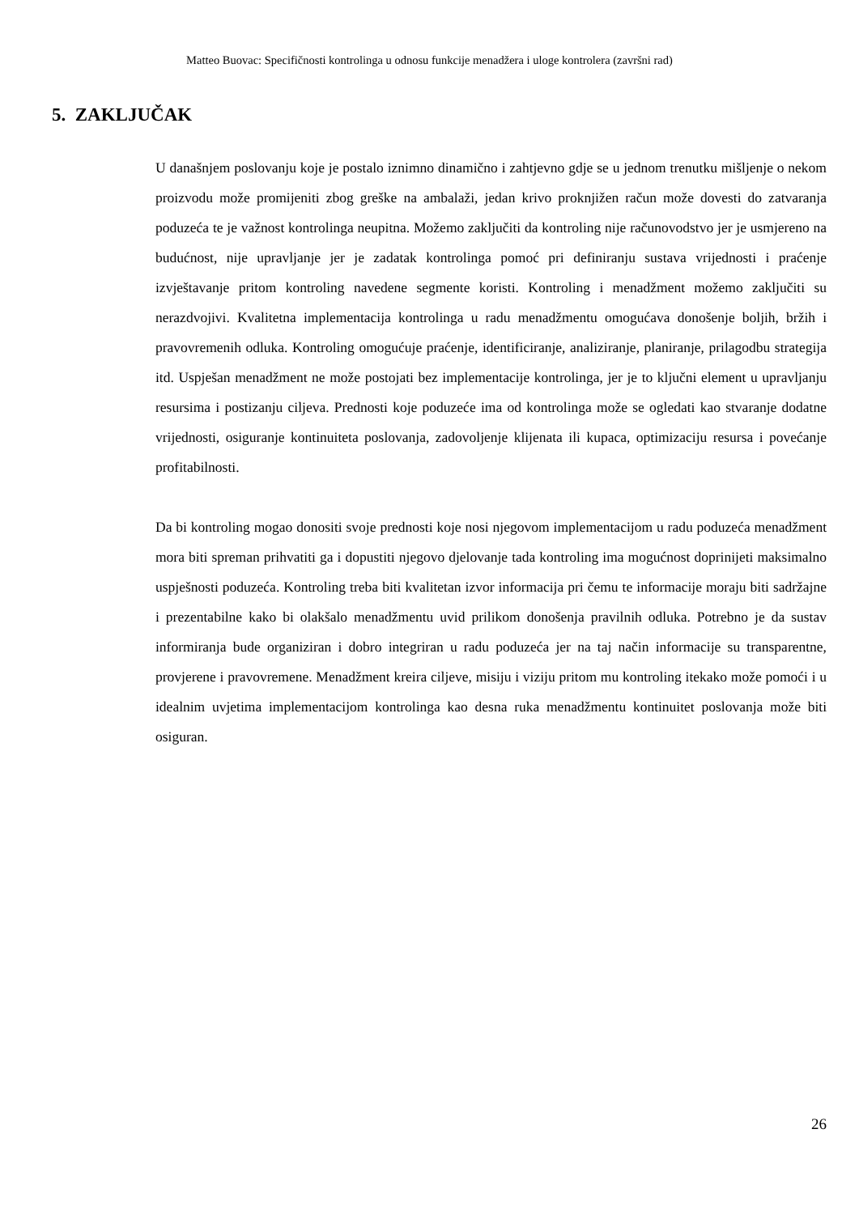Matteo Buovac: Specifičnosti kontrolinga u odnosu funkcije menadžera i uloge kontrolera (završni rad)
5. ZAKLJUČAK
U današnjem poslovanju koje je postalo iznimno dinamično i zahtjevno gdje se u jednom trenutku mišljenje o nekom proizvodu može promijeniti zbog greške na ambalaži, jedan krivo proknjižen račun može dovesti do zatvaranja poduzeća te je važnost kontrolinga neupitna. Možemo zaključiti da kontroling nije računovodstvo jer je usmjereno na budućnost, nije upravljanje jer je zadatak kontrolinga pomoć pri definiranju sustava vrijednosti i praćenje izvještavanje pritom kontroling navedene segmente koristi. Kontroling i menadžment možemo zaključiti su nerazdvojivi. Kvalitetna implementacija kontrolinga u radu menadžmentu omogućava donošenje boljih, bržih i pravovremenih odluka. Kontroling omogućuje praćenje, identificiranje, analiziranje, planiranje, prilagodbu strategija itd. Uspješan menadžment ne može postojati bez implementacije kontrolinga, jer je to ključni element u upravljanju resursima i postizanju ciljeva. Prednosti koje poduzeće ima od kontrolinga može se ogledati kao stvaranje dodatne vrijednosti, osiguranje kontinuiteta poslovanja, zadovoljenje klijenata ili kupaca, optimizaciju resursa i povećanje profitabilnosti.
Da bi kontroling mogao donositi svoje prednosti koje nosi njegovom implementacijom u radu poduzeća menadžment mora biti spreman prihvatiti ga i dopustiti njegovo djelovanje tada kontroling ima mogućnost doprinijeti maksimalno uspješnosti poduzeća. Kontroling treba biti kvalitetan izvor informacija pri čemu te informacije moraju biti sadržajne i prezentabilne kako bi olakšalo menadžmentu uvid prilikom donošenja pravilnih odluka. Potrebno je da sustav informiranja bude organiziran i dobro integriran u radu poduzeća jer na taj način informacije su transparentne, provjerene i pravovremene. Menadžment kreira ciljeve, misiju i viziju pritom mu kontroling itekako može pomoći i u idealnim uvjetima implementacijom kontrolinga kao desna ruka menadžmentu kontinuitet poslovanja može biti osiguran.
26